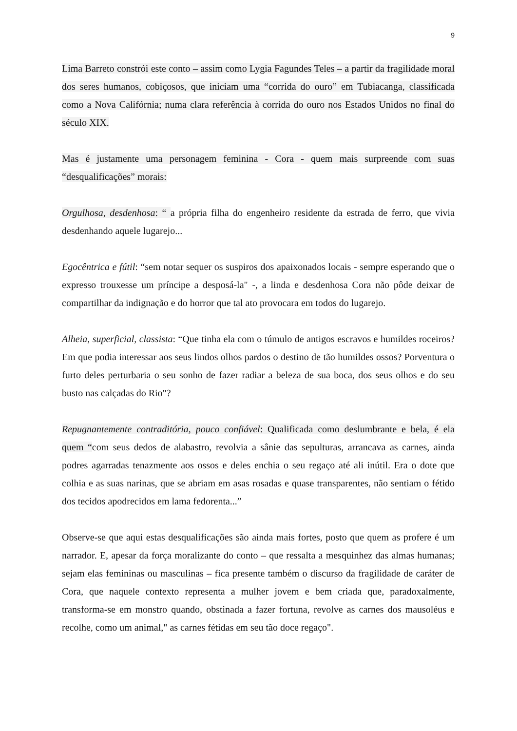9
Lima Barreto constrói este conto – assim como Lygia Fagundes Teles – a partir da fragilidade moral dos seres humanos, cobiçosos, que iniciam uma “corrida do ouro” em Tubiacanga, classificada como a Nova Califórnia; numa clara referência à corrida do ouro nos Estados Unidos no final do século XIX.
Mas é justamente uma personagem feminina - Cora - quem mais surpreende com suas “desqualificações” morais:
Orgulhosa, desdenhosa: “ a própria filha do engenheiro residente da estrada de ferro, que vivia desdenhando aquele lugarejo...
Egocêntrica e fútil: “sem notar sequer os suspiros dos apaixonados locais - sempre esperando que o expresso trouxesse um príncipe a desposá-la" -, a linda e desdenhosa Cora não pôde deixar de compartilhar da indignação e do horror que tal ato provocara em todos do lugarejo.
Alheia, superficial, classista: “Que tinha ela com o túmulo de antigos escravos e humildes roceiros? Em que podia interessar aos seus lindos olhos pardos o destino de tão humildes ossos? Porventura o furto deles perturbaria o seu sonho de fazer radiar a beleza de sua boca, dos seus olhos e do seu busto nas calçadas do Rio"?
Repugnantemente contraditória, pouco confiável: Qualificada como deslumbrante e bela, é ela quem “com seus dedos de alabastro, revolvia a sânie das sepulturas, arrancava as carnes, ainda podres agarradas tenazmente aos ossos e deles enchia o seu regaço até ali inútil. Era o dote que colhia e as suas narinas, que se abriam em asas rosadas e quase transparentes, não sentiam o fétido dos tecidos apodrecidos em lama fedorenta...”
Observe-se que aqui estas desqualificações são ainda mais fortes, posto que quem as profere é um narrador. E, apesar da força moralizante do conto – que ressalta a mesquinhez das almas humanas; sejam elas femininas ou masculinas – fica presente também o discurso da fragilidade de caráter de Cora, que naquele contexto representa a mulher jovem e bem criada que, paradoxalmente, transforma-se em monstro quando, obstinada a fazer fortuna, revolve as carnes dos mausoléus e recolhe, como um animal," as carnes fétidas em seu tão doce regaço".